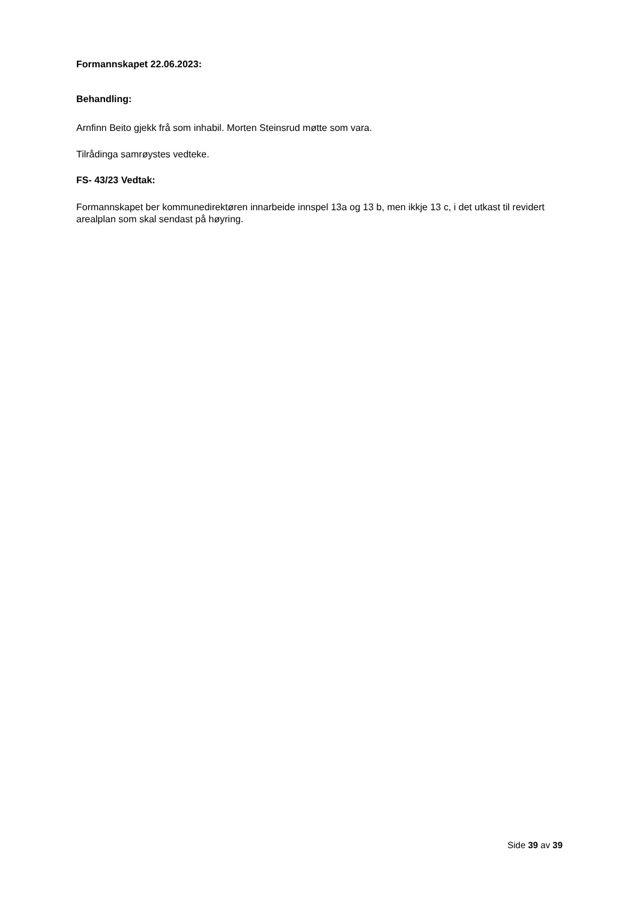Formannskapet 22.06.2023:
Behandling:
Arnfinn Beito gjekk frå som inhabil. Morten Steinsrud møtte som vara.
Tilrådinga samrøystes vedteke.
FS- 43/23 Vedtak:
Formannskapet ber kommunedirektøren innarbeide innspel 13a og 13 b, men ikkje 13 c, i det utkast til revidert arealplan som skal sendast på høyring.
Side 39 av 39